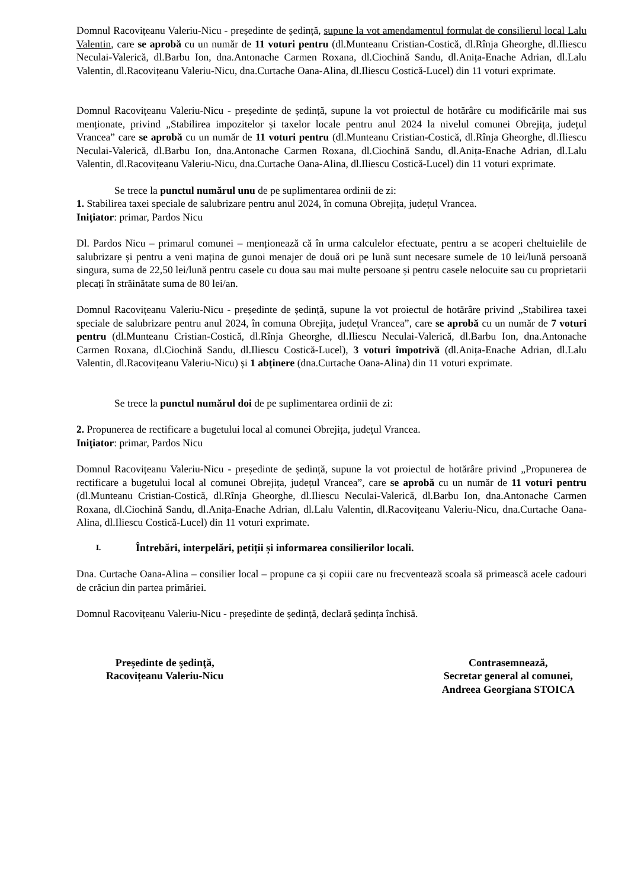Domnul Racovițeanu Valeriu-Nicu - președinte de ședință, supune la vot amendamentul formulat de consilierul local Lalu Valentin, care se aprobă cu un număr de 11 voturi pentru (dl.Munteanu Cristian-Costică, dl.Rînja Gheorghe, dl.Iliescu Neculai-Valerică, dl.Barbu Ion, dna.Antonache Carmen Roxana, dl.Ciochină Sandu, dl.Anița-Enache Adrian, dl.Lalu Valentin, dl.Racovițeanu Valeriu-Nicu, dna.Curtache Oana-Alina, dl.Iliescu Costică-Lucel) din 11 voturi exprimate.
Domnul Racovițeanu Valeriu-Nicu - președinte de ședință, supune la vot proiectul de hotărâre cu modificările mai sus menționate, privind „Stabilirea impozitelor și taxelor locale pentru anul 2024 la nivelul comunei Obrejița, județul Vrancea” care se aprobă cu un număr de 11 voturi pentru (dl.Munteanu Cristian-Costică, dl.Rînja Gheorghe, dl.Iliescu Neculai-Valerică, dl.Barbu Ion, dna.Antonache Carmen Roxana, dl.Ciochină Sandu, dl.Anița-Enache Adrian, dl.Lalu Valentin, dl.Racovițeanu Valeriu-Nicu, dna.Curtache Oana-Alina, dl.Iliescu Costică-Lucel) din 11 voturi exprimate.
Se trece la punctul numărul unu de pe suplimentarea ordinii de zi:
1. Stabilirea taxei speciale de salubrizare pentru anul 2024, în comuna Obrejița, județul Vrancea.
Iniţiator: primar, Pardos Nicu
Dl. Pardos Nicu – primarul comunei – menționează că în urma calculelor efectuate, pentru a se acoperi cheltuielile de salubrizare și pentru a veni mațina de gunoi menajer de două ori pe lună sunt necesare sumele de 10 lei/lună persoană singura, suma de 22,50 lei/lună pentru casele cu doua sau mai multe persoane și pentru casele nelocuite sau cu proprietarii plecați în străinătate suma de 80 lei/an.
Domnul Racovițeanu Valeriu-Nicu - președinte de ședință, supune la vot proiectul de hotărâre privind „Stabilirea taxei speciale de salubrizare pentru anul 2024, în comuna Obrejița, județul Vrancea”, care se aprobă cu un număr de 7 voturi pentru (dl.Munteanu Cristian-Costică, dl.Rînja Gheorghe, dl.Iliescu Neculai-Valerică, dl.Barbu Ion, dna.Antonache Carmen Roxana, dl.Ciochină Sandu, dl.Iliescu Costică-Lucel), 3 voturi împotrivă (dl.Anița-Enache Adrian, dl.Lalu Valentin, dl.Racovițeanu Valeriu-Nicu) și 1 abținere (dna.Curtache Oana-Alina) din 11 voturi exprimate.
Se trece la punctul numărul doi de pe suplimentarea ordinii de zi:
2. Propunerea de rectificare a bugetului local al comunei Obrejița, județul Vrancea.
Iniţiator: primar, Pardos Nicu
Domnul Racovițeanu Valeriu-Nicu - președinte de ședință, supune la vot proiectul de hotărâre privind „Propunerea de rectificare a bugetului local al comunei Obrejița, județul Vrancea”, care se aprobă cu un număr de 11 voturi pentru (dl.Munteanu Cristian-Costică, dl.Rînja Gheorghe, dl.Iliescu Neculai-Valerică, dl.Barbu Ion, dna.Antonache Carmen Roxana, dl.Ciochină Sandu, dl.Anița-Enache Adrian, dl.Lalu Valentin, dl.Racovițeanu Valeriu-Nicu, dna.Curtache Oana-Alina, dl.Iliescu Costică-Lucel) din 11 voturi exprimate.
I. Întrebări, interpelări, petiții și informarea consilierilor locali.
Dna. Curtache Oana-Alina – consilier local – propune ca și copiii care nu frecventează scoala să primească acele cadouri de crăciun din partea primăriei.
Domnul Racovițeanu Valeriu-Nicu - președinte de ședință, declară ședința închisă.
Preşedinte de şedinţă,
Racovițeanu Valeriu-Nicu
Contrasemnează,
Secretar general al comunei,
Andreea Georgiana STOICA